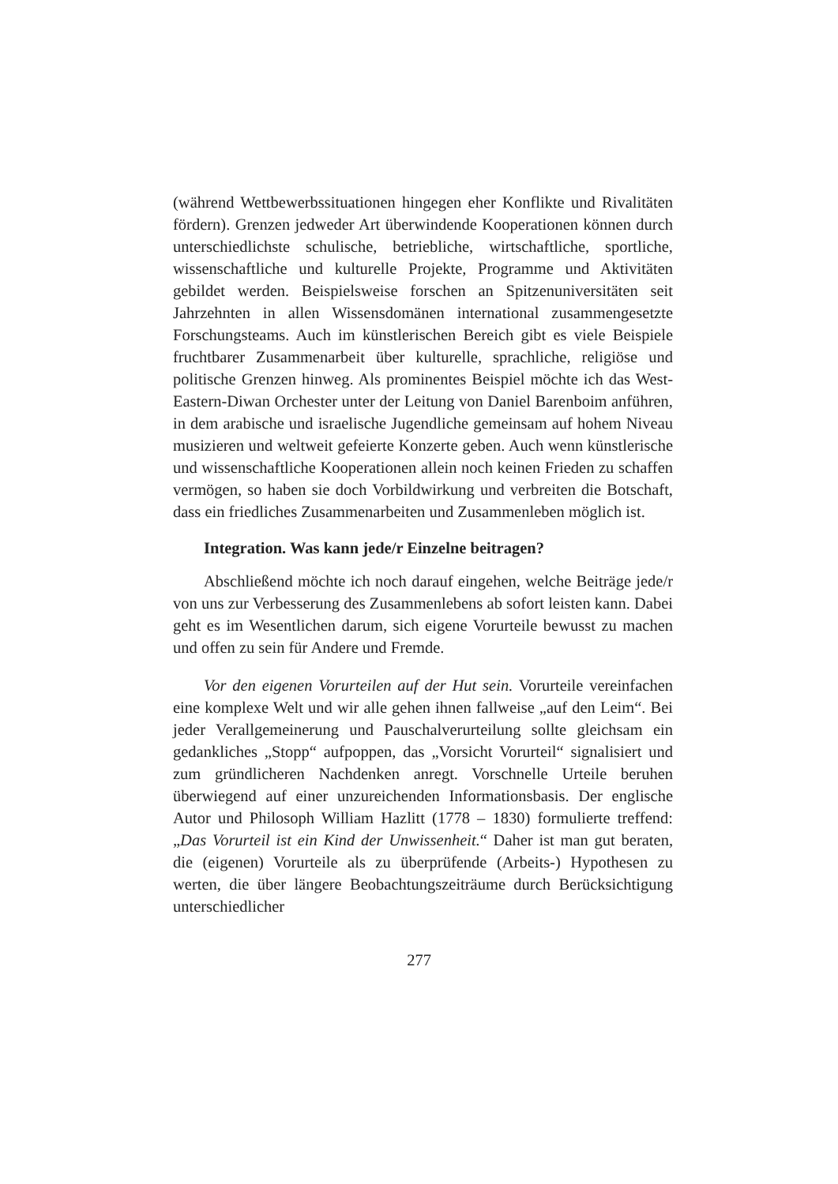(während Wettbewerbssituationen hingegen eher Konflikte und Rivalitäten fördern). Grenzen jedweder Art überwindende Kooperationen können durch unterschiedlichste schulische, betriebliche, wirtschaftliche, sportliche, wissenschaftliche und kulturelle Projekte, Programme und Aktivitäten gebildet werden. Beispielsweise forschen an Spitzenuniversitäten seit Jahrzehnten in allen Wissensdomänen international zusammengesetzte Forschungsteams. Auch im künstlerischen Bereich gibt es viele Beispiele fruchtbarer Zusammenarbeit über kulturelle, sprachliche, religiöse und politische Grenzen hinweg. Als prominentes Beispiel möchte ich das West-Eastern-Diwan Orchester unter der Leitung von Daniel Barenboim anführen, in dem arabische und israelische Jugendliche gemeinsam auf hohem Niveau musizieren und weltweit gefeierte Konzerte geben. Auch wenn künstlerische und wissenschaftliche Kooperationen allein noch keinen Frieden zu schaffen vermögen, so haben sie doch Vorbildwirkung und verbreiten die Botschaft, dass ein friedliches Zusammenarbeiten und Zusammenleben möglich ist.
Integration. Was kann jede/r Einzelne beitragen?
Abschließend möchte ich noch darauf eingehen, welche Beiträge jede/r von uns zur Verbesserung des Zusammenlebens ab sofort leisten kann. Dabei geht es im Wesentlichen darum, sich eigene Vorurteile bewusst zu machen und offen zu sein für Andere und Fremde.
Vor den eigenen Vorurteilen auf der Hut sein. Vorurteile vereinfachen eine komplexe Welt und wir alle gehen ihnen fallweise „auf den Leim“. Bei jeder Verallgemeinerung und Pauschalverurteilung sollte gleichsam ein gedankliches „Stopp“ aufpoppen, das „Vorsicht Vorurteil“ signalisiert und zum gründlicheren Nachdenken anregt. Vorschnelle Urteile beruhen überwiegend auf einer unzureichenden Informationsbasis. Der englische Autor und Philosoph William Hazlitt (1778 – 1830) formulierte treffend: „Das Vorurteil ist ein Kind der Unwissenheit.“ Daher ist man gut beraten, die (eigenen) Vorurteile als zu überprüfende (Arbeits-) Hypothesen zu werten, die über längere Beobachtungszeiträume durch Berücksichtigung unterschiedlicher
277